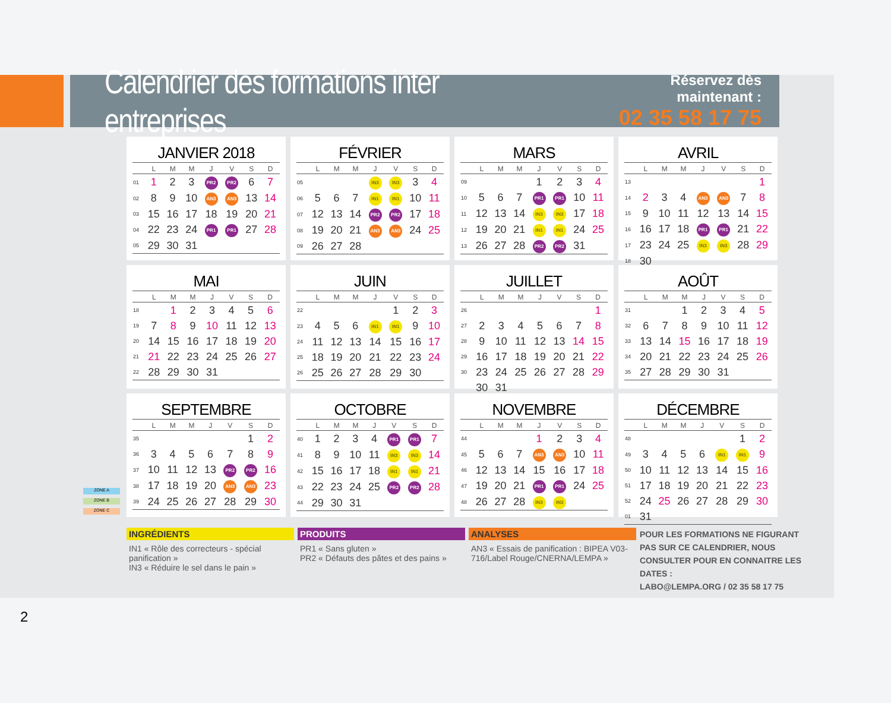Calendrier des formations inter entreprises
Réservez dès maintenant :
02 35 58 17 75
ZONE A
ZONE B
ZONE C
JANVIER 2018
| | L | M | M | J | V | S | D |
| --- | --- | --- | --- | --- | --- | --- | --- |
| 01 | 1 | 2 | 3 | PR2 | PR2 | 6 | 7 |
| 02 | 8 | 9 | 10 | AN3 | AN3 | 13 | 14 |
| 03 | 15 | 16 | 17 | 18 | 19 | 20 | 21 |
| 04 | 22 | 23 | 24 | PR1 | PR1 | 27 | 28 |
| 05 | 29 | 30 | 31 | | | | |
FÉVRIER
| | L | M | M | J | V | S | D |
| --- | --- | --- | --- | --- | --- | --- | --- |
| 05 | | | | IN3 | IN3 | 3 | 4 |
| 06 | 5 | 6 | 7 | IN1 | IN1 | 10 | 11 |
| 07 | 12 | 13 | 14 | PR2 | PR2 | 17 | 18 |
| 08 | 19 | 20 | 21 | AN3 | AN3 | 24 | 25 |
| 09 | 26 | 27 | 28 | | | | |
MARS
| | L | M | M | J | V | S | D |
| --- | --- | --- | --- | --- | --- | --- | --- |
| 09 | | | | 1 | 2 | 3 | 4 |
| 10 | 5 | 6 | 7 | PR1 | PR1 | 10 | 11 |
| 11 | 12 | 13 | 14 | IN3 | IN3 | 17 | 18 |
| 12 | 19 | 20 | 21 | IN1 | IN1 | 24 | 25 |
| 13 | 26 | 27 | 28 | PR2 | PR2 | 31 | |
AVRIL
| | L | M | M | J | V | S | D |
| --- | --- | --- | --- | --- | --- | --- | --- |
| 13 | | | | | | | 1 |
| 14 | 2 | 3 | 4 | AN3 | AN3 | 7 | 8 |
| 15 | 9 | 10 | 11 | 12 | 13 | 14 | 15 |
| 16 | 16 | 17 | 18 | PR1 | PR1 | 21 | 22 |
| 17 | 23 | 24 | 25 | IN3 | IN3 | 28 | 29 |
| 18 | 30 | | | | | | |
MAI
| | L | M | M | J | V | S | D |
| --- | --- | --- | --- | --- | --- | --- | --- |
| 18 | | 1 | 2 | 3 | 4 | 5 | 6 |
| 19 | 7 | 8 | 9 | 10 | 11 | 12 | 13 |
| 20 | 14 | 15 | 16 | 17 | 18 | 19 | 20 |
| 21 | 21 | 22 | 23 | 24 | 25 | 26 | 27 |
| 22 | 28 | 29 | 30 | 31 | | | |
JUIN
| | L | M | M | J | V | S | D |
| --- | --- | --- | --- | --- | --- | --- | --- |
| 22 | | | | | 1 | 2 | 3 |
| 23 | 4 | 5 | 6 | IN1 | IN1 | 9 | 10 |
| 24 | 11 | 12 | 13 | 14 | 15 | 16 | 17 |
| 25 | 18 | 19 | 20 | 21 | 22 | 23 | 24 |
| 26 | 25 | 26 | 27 | 28 | 29 | 30 | |
JUILLET
| | L | M | M | J | V | S | D |
| --- | --- | --- | --- | --- | --- | --- | --- |
| 26 | | | | | | | 1 |
| 27 | 2 | 3 | 4 | 5 | 6 | 7 | 8 |
| 28 | 9 | 10 | 11 | 12 | 13 | 14 | 15 |
| 29 | 16 | 17 | 18 | 19 | 20 | 21 | 22 |
| 30 | 23 | 24 | 25 | 26 | 27 | 28 | 29 |
| | 30 | 31 | | | | | |
AOÛT
| | L | M | M | J | V | S | D |
| --- | --- | --- | --- | --- | --- | --- | --- |
| 31 | | | 1 | 2 | 3 | 4 | 5 |
| 32 | 6 | 7 | 8 | 9 | 10 | 11 | 12 |
| 33 | 13 | 14 | 15 | 16 | 17 | 18 | 19 |
| 34 | 20 | 21 | 22 | 23 | 24 | 25 | 26 |
| 35 | 27 | 28 | 29 | 30 | 31 | | |
SEPTEMBRE
| | L | M | M | J | V | S | D |
| --- | --- | --- | --- | --- | --- | --- | --- |
| 35 | | | | | | 1 | 2 |
| 36 | 3 | 4 | 5 | 6 | 7 | 8 | 9 |
| 37 | 10 | 11 | 12 | 13 | PR2 | PR2 | 16 |
| 38 | 17 | 18 | 19 | 20 | AN3 | AN3 | 23 |
| 39 | 24 | 25 | 26 | 27 | 28 | 29 | 30 |
OCTOBRE
| | L | M | M | J | V | S | D |
| --- | --- | --- | --- | --- | --- | --- | --- |
| 40 | 1 | 2 | 3 | 4 | PR1 | PR1 | 7 |
| 41 | 8 | 9 | 10 | 11 | IN3 | IN3 | 14 |
| 42 | 15 | 16 | 17 | 18 | IN1 | IN1 | 21 |
| 43 | 22 | 23 | 24 | 25 | PR2 | PR2 | 28 |
| 44 | 29 | 30 | 31 | | | | |
NOVEMBRE
| | L | M | M | J | V | S | D |
| --- | --- | --- | --- | --- | --- | --- | --- |
| 44 | | | | 1 | 2 | 3 | 4 |
| 45 | 5 | 6 | 7 | AN3 | AN3 | 10 | 11 |
| 46 | 12 | 13 | 14 | 15 | 16 | 17 | 18 |
| 47 | 19 | 20 | 21 | PR1 | PR1 | 24 | 25 |
| 48 | 26 | 27 | 28 | IN3 | IN3 | | |
DÉCEMBRE
| | L | M | M | J | V | S | D |
| --- | --- | --- | --- | --- | --- | --- | --- |
| 48 | | | | | | 1 | 2 |
| 49 | 3 | 4 | 5 | 6 | IN1 | IN1 | 9 |
| 50 | 10 | 11 | 12 | 13 | 14 | 15 | 16 |
| 51 | 17 | 18 | 19 | 20 | 21 | 22 | 23 |
| 52 | 24 | 25 | 26 | 27 | 28 | 29 | 30 |
| 01 | 31 | | | | | | |
INGRÉDIENTS
IN1 « Rôle des correcteurs - spécial panification »
IN3 « Réduire le sel dans le pain »
PRODUITS
PR1 « Sans gluten »
PR2 « Défauts des pâtes et des pains »
ANALYSES
AN3 « Essais de panification : BIPEA V03-716/Label Rouge/CNERNA/LEMPA »
POUR LES FORMATIONS NE FIGURANT PAS SUR CE CALENDRIER, NOUS CONSULTER POUR EN CONNAITRE LES DATES :
LABO@LEMPA.ORG / 02 35 58 17 75
2